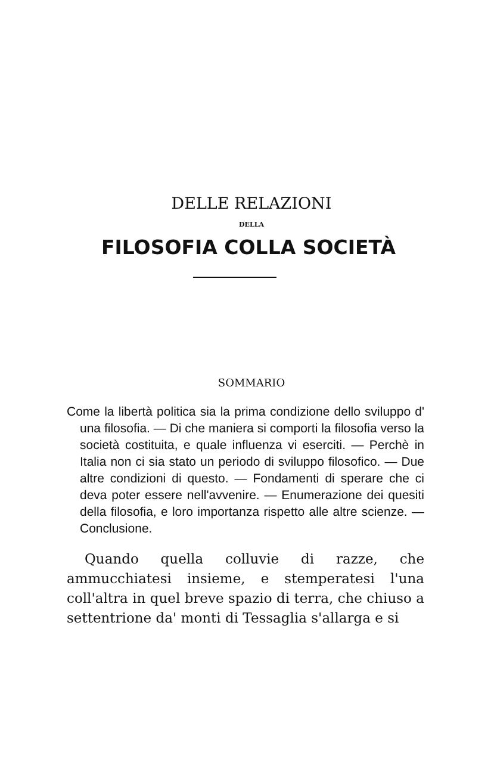DELLE RELAZIONI
DELLA
FILOSOFIA COLLA SOCIETÀ
SOMMARIO
Come la libertà politica sia la prima condizione dello sviluppo d' una filosofia. — Di che maniera si comporti la filosofia verso la società costituita, e quale influenza vi eserciti. — Perchè in Italia non ci sia stato un periodo di sviluppo filosofico. — Due altre condizioni di questo. — Fondamenti di sperare che ci deva poter essere nell'avvenire. — Enumerazione dei quesiti della filosofia, e loro importanza rispetto alle altre scienze. — Conclusione.
Quando quella colluvie di razze, che ammucchiatesi insieme, e stemperatesi l'una coll'altra in quel breve spazio di terra, che chiuso a settentrione da' monti di Tessaglia s'allarga e si